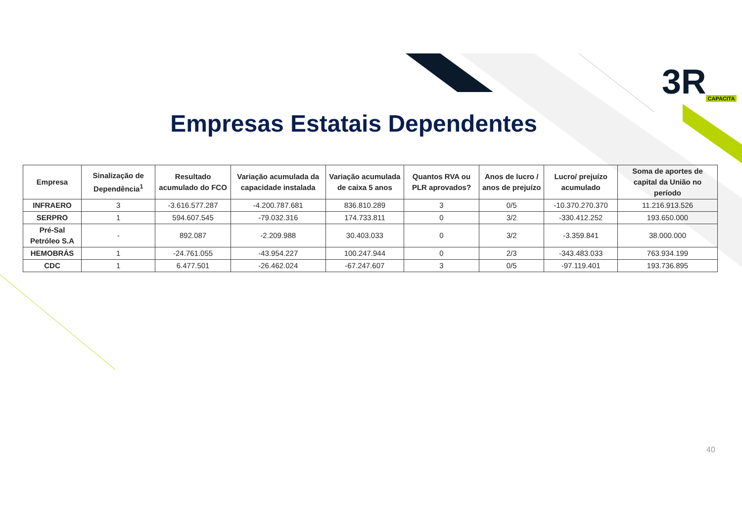3R CAPACITA
Empresas Estatais Dependentes
| Empresa | Sinalização de Dependência<sup>1</sup> | Resultado acumulado do FCO | Variação acumulada da capacidade instalada | Variação acumulada de caixa 5 anos | Quantos RVA ou PLR aprovados? | Anos de lucro / anos de prejuízo | Lucro/ prejuízo acumulado | Soma de aportes de capital da União no período |
| --- | --- | --- | --- | --- | --- | --- | --- | --- |
| INFRAERO | 3 | -3.616.577.287 | -4.200.787.681 | 836.810.289 | 3 | 0/5 | -10.370.270.370 | 11.216.913.526 |
| SERPRO | 1 | 594.607.545 | -79.032.316 | 174.733.811 | 0 | 3/2 | -330.412.252 | 193.650.000 |
| Pré-Sal Petróleo S.A | - | 892.087 | -2.209.988 | 30.403.033 | 0 | 3/2 | -3.359.841 | 38.000.000 |
| HEMOBRÁS | 1 | -24.761.055 | -43.954.227 | 100.247.944 | 0 | 2/3 | -343.483.033 | 763.934.199 |
| CDC | 1 | 6.477.501 | -26.462.024 | -67.247.607 | 3 | 0/5 | -97.119.401 | 193.736.895 |
40